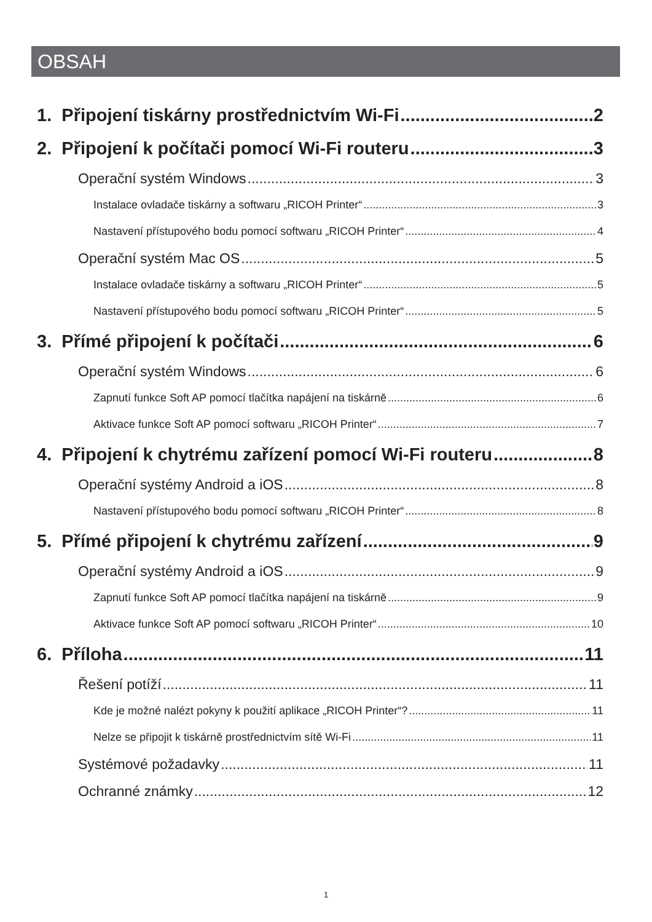OBSAH
1. Připojení tiskárny prostřednictvím Wi-Fi 2
2. Připojení k počítači pomocí Wi-Fi routeru 3
Operační systém Windows 3
Instalace ovladače tiskárny a softwaru „RICOH Printer“ 3
Nastavení přístupového bodu pomocí softwaru „RICOH Printer“ 4
Operační systém Mac OS 5
Instalace ovladače tiskárny a softwaru „RICOH Printer“ 5
Nastavení přístupového bodu pomocí softwaru „RICOH Printer“ 5
3. Přímé připojení k počítači 6
Operační systém Windows 6
Zapnutí funkce Soft AP pomocí tlačítka napájení na tiskárně 6
Aktivace funkce Soft AP pomocí softwaru „RICOH Printer“ 7
4. Připojení k chytrému zařízení pomocí Wi-Fi routeru 8
Operační systémy Android a iOS 8
Nastavení přístupového bodu pomocí softwaru „RICOH Printer“ 8
5. Přímé připojení k chytrému zařízení 9
Operační systémy Android a iOS 9
Zapnutí funkce Soft AP pomocí tlačítka napájení na tiskárně 9
Aktivace funkce Soft AP pomocí softwaru „RICOH Printer“ 10
6. Příloha 11
Řešení potíží 11
Kde je možné nalézt pokyny k použití aplikace „RICOH Printer“? 11
Nelze se připojit k tiskárně prostřednictvím sítě Wi-Fi 11
Systémové požadavky 11
Ochranné známky 12
1